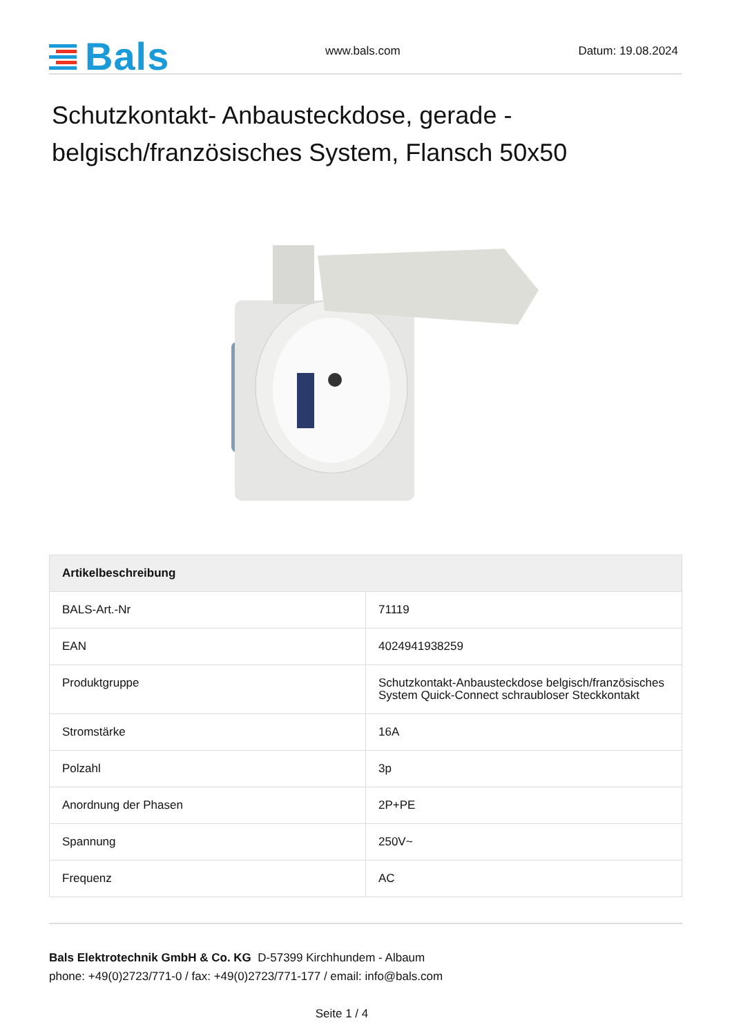Bals
www.bals.com
Datum: 19.08.2024
Schutzkontakt- Anbausteckdose, gerade - belgisch/französisches System, Flansch 50x50
| Artikelbeschreibung | |
| --- | --- |
| BALS-Art.-Nr | 71119 |
| EAN | 4024941938259 |
| Produktgruppe | Schutzkontakt-Anbausteckdose belgisch/französisches System Quick-Connect schraubloser Steckkontakt |
| Stromstärke | 16A |
| Polzahl | 3p |
| Anordnung der Phasen | 2P+PE |
| Spannung | 250V~ |
| Frequenz | AC |
Bals Elektrotechnik GmbH & Co. KG D-57399 Kirchhundem - Albaum
phone: +49(0)2723/771-0 / fax: +49(0)2723/771-177 / email: info@bals.com
Seite 1 / 4